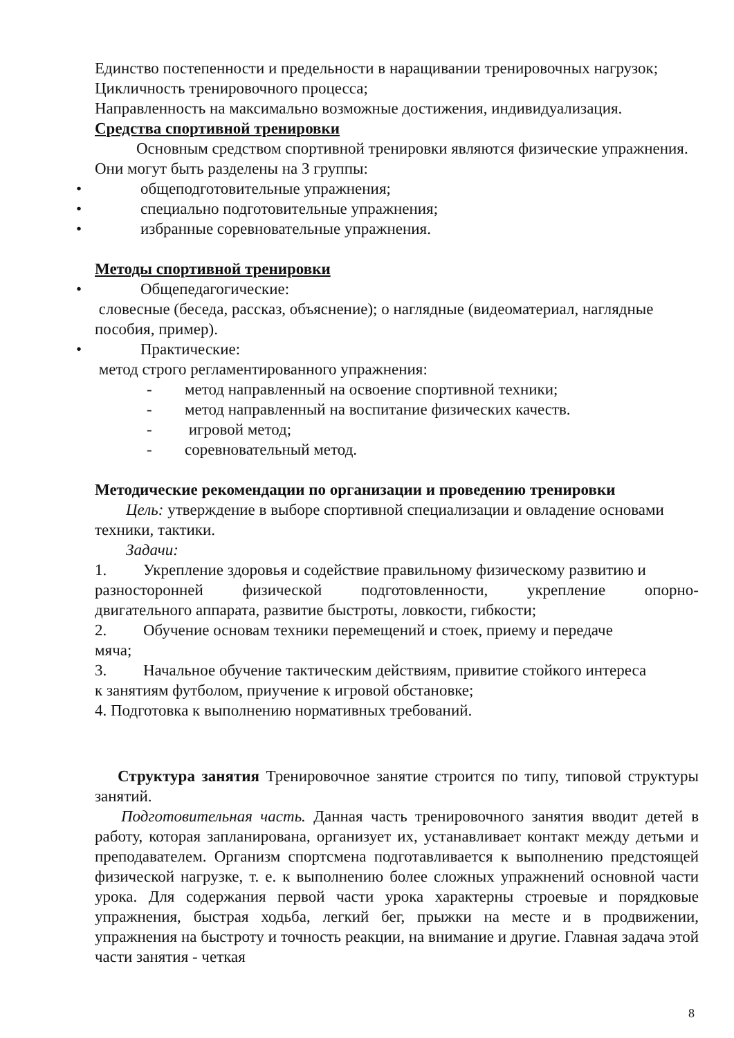Единство постепенности и предельности в наращивании тренировочных нагрузок;
Цикличность тренировочного процесса;
Направленность на максимально возможные достижения, индивидуализация.
Средства спортивной тренировки
Основным средством спортивной тренировки являются физические упражнения. Они могут быть разделены на 3 группы:
• общеподготовительные упражнения;
• специально подготовительные упражнения;
• избранные соревновательные упражнения.
Методы спортивной тренировки
• Общепедагогические:
словесные (беседа, рассказ, объяснение); о наглядные (видеоматериал, наглядные пособия, пример).
• Практические:
метод строго регламентированного упражнения:
- метод направленный на освоение спортивной техники;
- метод направленный на воспитание физических качеств.
- игровой метод;
- соревновательный метод.
Методические рекомендации по организации и проведению тренировки
Цель: утверждение в выборе спортивной специализации и овладение основами техники, тактики.
Задачи:
1. Укрепление здоровья и содействие правильному физическому развитию и
разносторонней физической подготовленности, укрепление опорно-
двигательного аппарата, развитие быстроты, ловкости, гибкости;
2. Обучение основам техники перемещений и стоек, приему и передаче
мяча;
3. Начальное обучение тактическим действиям, привитие стойкого интереса
к занятиям футболом, приучение к игровой обстановке;
4. Подготовка к выполнению нормативных требований.
Структура занятия Тренировочное занятие строится по типу, типовой структуры занятий.
Подготовительная часть. Данная часть тренировочного занятия вводит детей в работу, которая запланирована, организует их, устанавливает контакт между детьми и преподавателем. Организм спортсмена подготавливается к выполнению предстоящей физической нагрузке, т. е. к выполнению более сложных упражнений основной части урока. Для содержания первой части урока характерны строевые и порядковые упражнения, быстрая ходьба, легкий бег, прыжки на месте и в продвижении, упражнения на быстроту и точность реакции, на внимание и другие. Главная задача этой части занятия - четкая
8